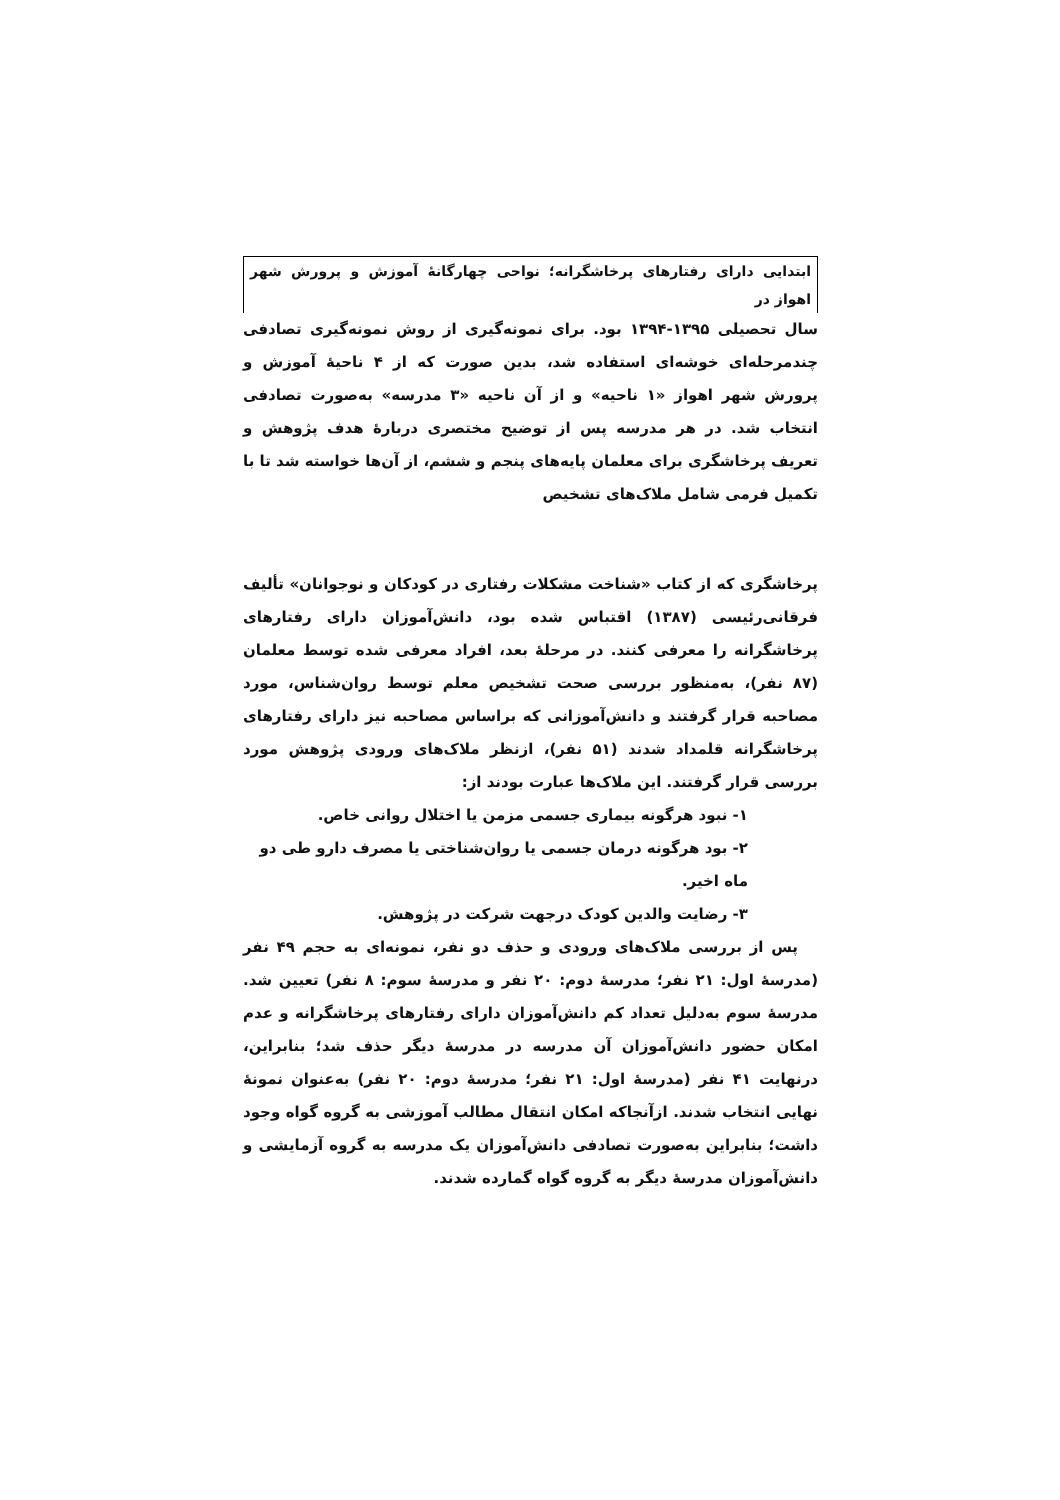ابتدایی دارای رفتارهای پرخاشگرانه؛ نواحی چهارگانۀ آموزش و پرورش شهر اهواز در
سال تحصیلی ۱۳۹۵-۱۳۹۴ بود. برای نمونه‌گیری از روش نمونه‌گیری تصادفی چندمرحله‌ای خوشه‌ای استفاده شد، بدین صورت که از ۴ ناحیۀ آموزش و پرورش شهر اهواز «۱ ناحیه» و از آن ناحیه «۳ مدرسه» به‌صورت تصادفی انتخاب شد. در هر مدرسه پس از توضیح مختصری دربارۀ هدف پژوهش و تعریف پرخاشگری برای معلمان پایه‌های پنجم و ششم، از آن‌ها خواسته شد تا با تکمیل فرمی شامل ملاک‌های تشخیص
پرخاشگری که از کتاب «شناخت مشکلات رفتاری در کودکان و نوجوانان» تألیف فرقانی‌رئیسی (۱۳۸۷) اقتباس شده بود، دانش‌آموزان دارای رفتارهای پرخاشگرانه را معرفی کنند. در مرحلۀ بعد، افراد معرفی شده توسط معلمان (۸۷ نفر)، به‌منظور بررسی صحت تشخیص معلم توسط روان‌شناس، مورد مصاحبه قرار گرفتند و دانش‌آموزانی که براساس مصاحبه نیز دارای رفتارهای پرخاشگرانه قلمداد شدند (۵۱ نفر)، ازنظر ملاک‌های ورودی پژوهش مورد بررسی قرار گرفتند. این ملاک‌ها عبارت بودند از:
۱- نبود هرگونه بیماری جسمی مزمن یا اختلال روانی خاص.
۲- بود هرگونه درمان جسمی یا روان‌شناختی یا مصرف دارو طی دو ماه اخیر.
۳- رضایت والدین کودک درجهت شرکت در پژوهش.
پس از بررسی ملاک‌های ورودی و حذف دو نفر، نمونه‌ای به حجم ۴۹ نفر (مدرسۀ اول: ۲۱ نفر؛ مدرسۀ دوم: ۲۰ نفر و مدرسۀ سوم: ۸ نفر) تعیین شد. مدرسۀ سوم به‌دلیل تعداد کم دانش‌آموزان دارای رفتارهای پرخاشگرانه و عدم امکان حضور دانش‌آموزان آن مدرسه در مدرسۀ دیگر حذف شد؛ بنابراین، درنهایت ۴۱ نفر (مدرسۀ اول: ۲۱ نفر؛ مدرسۀ دوم: ۲۰ نفر) به‌عنوان نمونۀ نهایی انتخاب شدند. ازآنجاکه امکان انتقال مطالب آموزشی به گروه گواه وجود داشت؛ بنابراین به‌صورت تصادفی دانش‌آموزان یک مدرسه به گروه آزمایشی و دانش‌آموزان مدرسۀ دیگر به گروه گواه گمارده شدند.